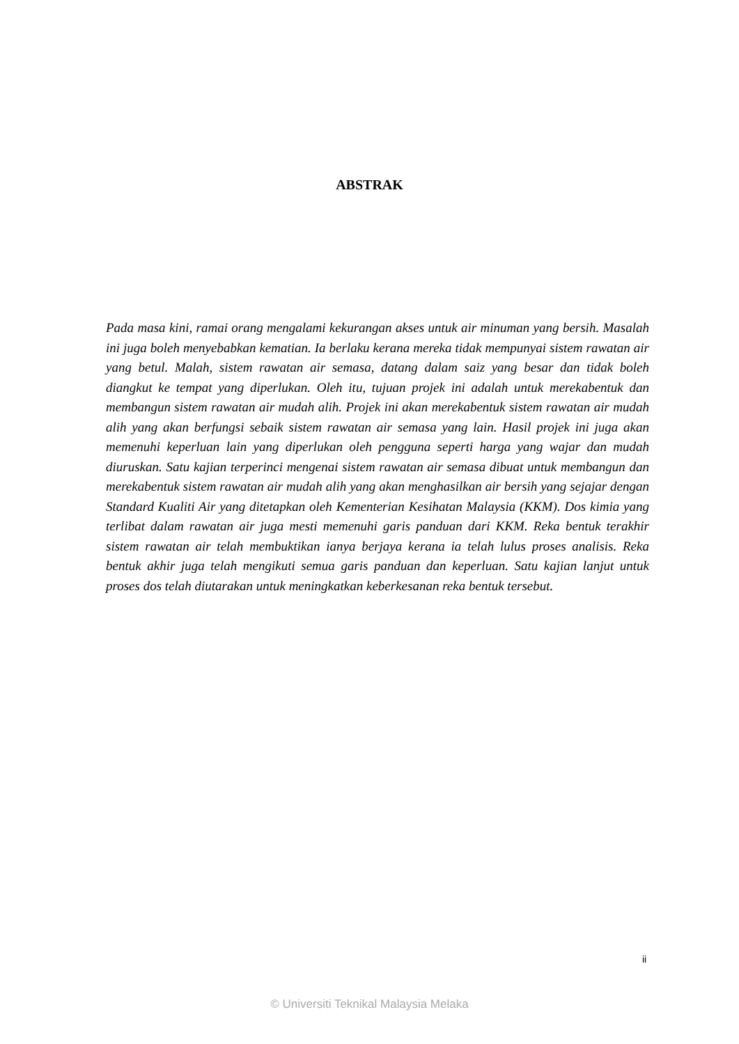ABSTRAK
Pada masa kini, ramai orang mengalami kekurangan akses untuk air minuman yang bersih. Masalah ini juga boleh menyebabkan kematian. Ia berlaku kerana mereka tidak mempunyai sistem rawatan air yang betul. Malah, sistem rawatan air semasa, datang dalam saiz yang besar dan tidak boleh diangkut ke tempat yang diperlukan. Oleh itu, tujuan projek ini adalah untuk merekabentuk dan membangun sistem rawatan air mudah alih. Projek ini akan merekabentuk sistem rawatan air mudah alih yang akan berfungsi sebaik sistem rawatan air semasa yang lain. Hasil projek ini juga akan memenuhi keperluan lain yang diperlukan oleh pengguna seperti harga yang wajar dan mudah diuruskan. Satu kajian terperinci mengenai sistem rawatan air semasa dibuat untuk membangun dan merekabentuk sistem rawatan air mudah alih yang akan menghasilkan air bersih yang sejajar dengan Standard Kualiti Air yang ditetapkan oleh Kementerian Kesihatan Malaysia (KKM). Dos kimia yang terlibat dalam rawatan air juga mesti memenuhi garis panduan dari KKM. Reka bentuk terakhir sistem rawatan air telah membuktikan ianya berjaya kerana ia telah lulus proses analisis. Reka bentuk akhir juga telah mengikuti semua garis panduan dan keperluan. Satu kajian lanjut untuk proses dos telah diutarakan untuk meningkatkan keberkesanan reka bentuk tersebut.
ii
© Universiti Teknikal Malaysia Melaka